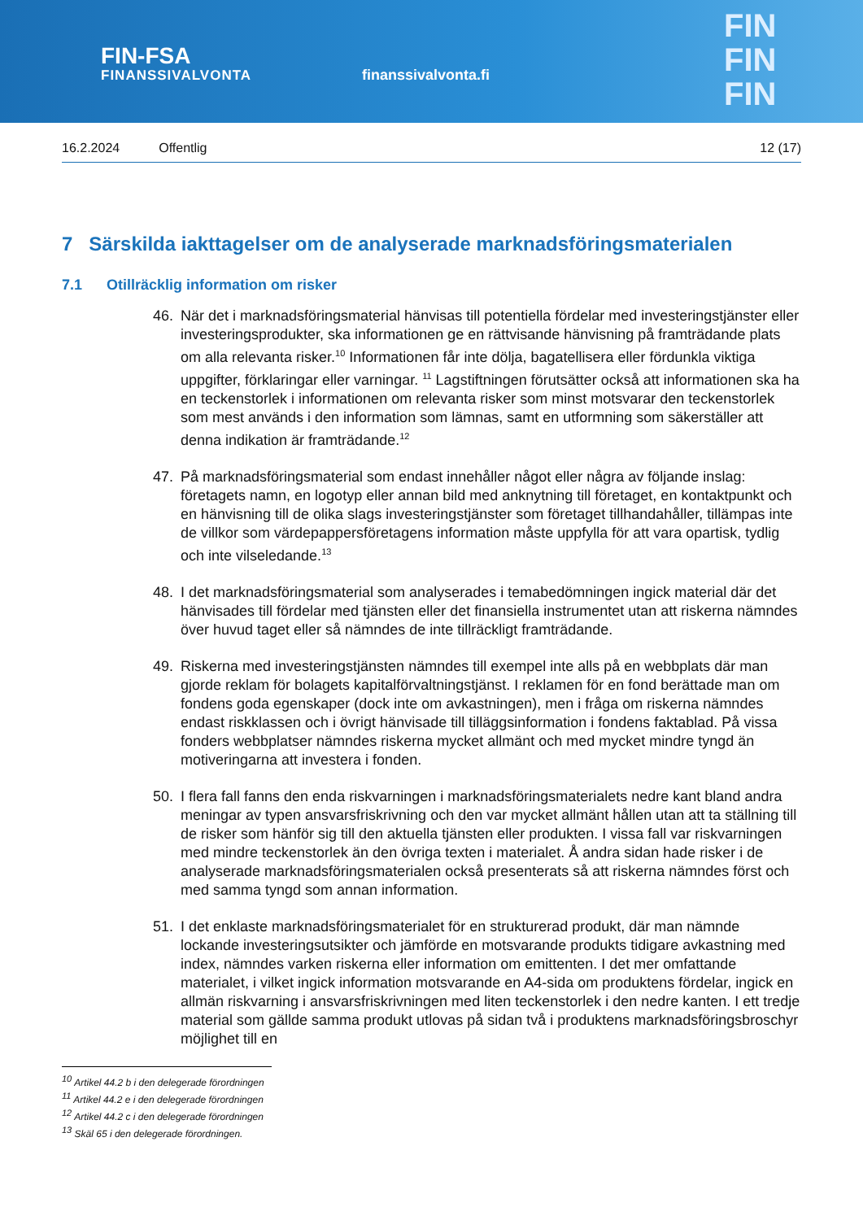FIN-FSA
FINANSSIVALVONTA
finanssivalvonta.fi
FIN
FIN
FIN
16.2.2024 Offentlig 12 (17)
7 Särskilda iakttagelser om de analyserade marknadsföringsmaterialen
7.1 Otillräcklig information om risker
46. När det i marknadsföringsmaterial hänvisas till potentiella fördelar med investeringstjänster eller investeringsprodukter, ska informationen ge en rättvisande hänvisning på framträdande plats om alla relevanta risker.<sup>10</sup> Informationen får inte dölja, bagatellisera eller fördunkla viktiga uppgifter, förklaringar eller varningar. <sup>11</sup> Lagstiftningen förutsätter också att informationen ska ha en teckenstorlek i informationen om relevanta risker som minst motsvarar den teckenstorlek som mest används i den information som lämnas, samt en utformning som säkerställer att denna indikation är framträdande.<sup>12</sup>
47. På marknadsföringsmaterial som endast innehåller något eller några av följande inslag: företagets namn, en logotyp eller annan bild med anknytning till företaget, en kontaktpunkt och en hänvisning till de olika slags investeringstjänster som företaget tillhandahåller, tillämpas inte de villkor som värdepappersföretagens information måste uppfylla för att vara opartisk, tydlig och inte vilseledande.<sup>13</sup>
48. I det marknadsföringsmaterial som analyserades i temabedömningen ingick material där det hänvisades till fördelar med tjänsten eller det finansiella instrumentet utan att riskerna nämndes över huvud taget eller så nämndes de inte tillräckligt framträdande.
49. Riskerna med investeringstjänsten nämndes till exempel inte alls på en webbplats där man gjorde reklam för bolagets kapitalförvaltningstjänst. I reklamen för en fond berättade man om fondens goda egenskaper (dock inte om avkastningen), men i fråga om riskerna nämndes endast riskklassen och i övrigt hänvisade till tilläggsinformation i fondens faktablad. På vissa fonders webbplatser nämndes riskerna mycket allmänt och med mycket mindre tyngd än motiveringarna att investera i fonden.
50. I flera fall fanns den enda riskvarningen i marknadsföringsmaterialets nedre kant bland andra meningar av typen ansvarsfriskrivning och den var mycket allmänt hållen utan att ta ställning till de risker som hänför sig till den aktuella tjänsten eller produkten. I vissa fall var riskvarningen med mindre teckenstorlek än den övriga texten i materialet. Å andra sidan hade risker i de analyserade marknadsföringsmaterialen också presenterats så att riskerna nämndes först och med samma tyngd som annan information.
51. I det enklaste marknadsföringsmaterialet för en strukturerad produkt, där man nämnde lockande investeringsutsikter och jämförde en motsvarande produkts tidigare avkastning med index, nämndes varken riskerna eller information om emittenten. I det mer omfattande materialet, i vilket ingick information motsvarande en A4-sida om produktens fördelar, ingick en allmän riskvarning i ansvarsfriskrivningen med liten teckenstorlek i den nedre kanten. I ett tredje material som gällde samma produkt utlovas på sidan två i produktens marknadsföringsbroschyr möjlighet till en
<sup>10</sup> Artikel 44.2 b i den delegerade förordningen
<sup>11</sup> Artikel 44.2 e i den delegerade förordningen
<sup>12</sup> Artikel 44.2 c i den delegerade förordningen
<sup>13</sup> Skäl 65 i den delegerade förordningen.